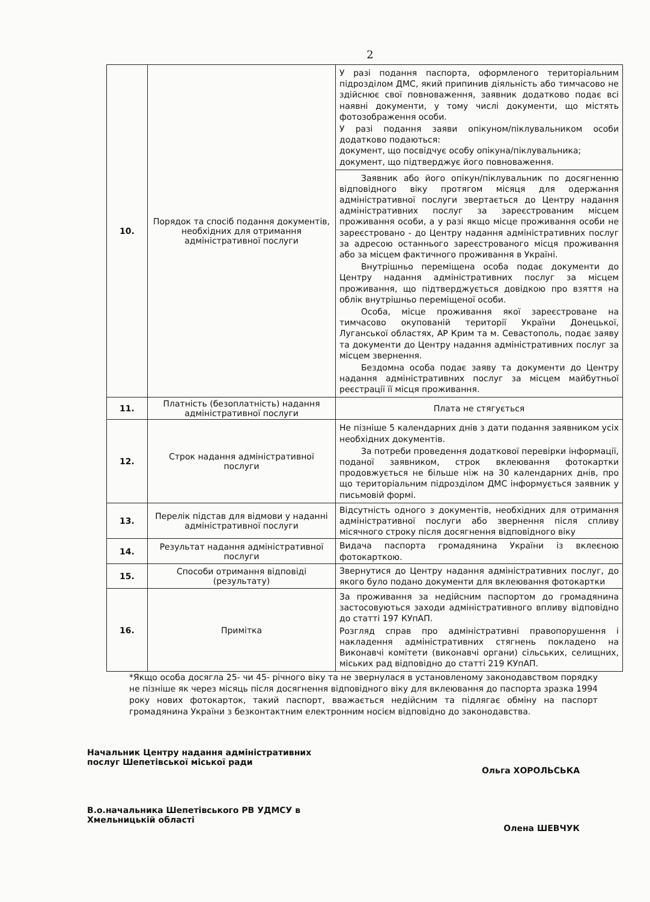2
| 10. | Порядок та спосіб подання документів, необхідних для отримання адміністративної послуги | У разі подання паспорта, оформленого територіальним підрозділом ДМС, який припинив діяльність або тимчасово не здійснює свої повноваження, заявник додатково подає всі наявні документи, у тому числі документи, що містять фотозображення особи. У разі подання заяви опікуном/піклувальником особи додатково подаються: документ, що посвідчує особу опікуна/піклувальника; документ, що підтверджує його повноваження. |
| | | Заявник або його опікун/піклувальник по досягненню відповідного віку протягом місяця для одержання адміністративної послуги звертається до Центру надання адміністративних послуг за зареєстрованим місцем проживання особи, а у разі якщо місце проживання особи не зареєстровано - до Центру надання адміністративних послуг за адресою останнього зареєстрованого місця проживання або за місцем фактичного проживання в Україні. Внутрішньо переміщена особа подає документи до Центру надання адміністративних послуг за місцем проживання, що підтверджується довідкою про взяття на облік внутрішньо переміщеної особи. Особа, місце проживання якої зареєстроване на тимчасово окупованій території України Донецької, Луганської областях, АР Крим та м. Севастополь, подає заяву та документи до Центру надання адміністративних послуг за місцем звернення. Бездомна особа подає заяву та документи до Центру надання адміністративних послуг за місцем майбутньої реєстрації її місця проживання. |
| 11. | Платність (безоплатність) надання адміністративної послуги | Плата не стягується |
| 12. | Строк надання адміністративної послуги | Не пізніше 5 календарних днів з дати подання заявником усіх необхідних документів. За потреби проведення додаткової перевірки інформації, поданої заявником, строк вклеювання фотокартки продовжується не більше ніж на 30 календарних днів, про що територіальним підрозділом ДМС інформується заявник у письмовій формі. |
| 13. | Перелік підстав для відмови у наданні адміністративної послуги | Відсутність одного з документів, необхідних для отримання адміністративної послуги або звернення після спливу місячного строку після досягнення відповідного віку |
| 14. | Результат надання адміністративної послуги | Видача паспорта громадянина України із вклеєною фотокарткою. |
| 15. | Способи отримання відповіді (результату) | Звернутися до Центру надання адміністративних послуг, до якого було подано документи для вклеювання фотокартки |
| 16. | Примітка | За проживання за недійсним паспортом до громадянина застосовуються заходи адміністративного впливу відповідно до статті 197 КУпАП. Розгляд справ про адміністративні правопорушення і накладення адміністративних стягнень покладено на Виконавчі комітети (виконавчі органи) сільських, селищних, міських рад відповідно до статті 219 КУпАП. |
*Якщо особа досягла 25- чи 45- річного віку та не звернулася в установленому законодавством порядку не пізніше як через місяць після досягнення відповідного віку для вклеювання до паспорта зразка 1994 року нових фотокарток, такий паспорт, вважається недійсним та підлягає обміну на паспорт громадянина України з безконтактним електронним носієм відповідно до законодавства.
Начальник Центру надання адміністративних
послуг Шепетівської міської ради
Ольга ХОРОЛЬСЬКА
В.о.начальника Шепетівського РВ УДМСУ в
Хмельницькій області
Олена ШЕВЧУК